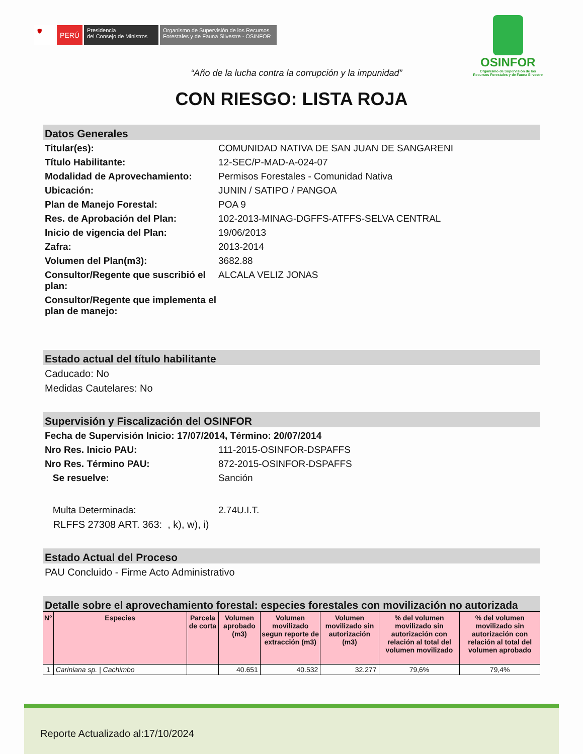🛡
PERÚ
Presidencia
del Consejo de Ministros
Organismo de Supervisión de los Recursos
Forestales y de Fauna Silvestre - OSINFOR
OSINFOR
Organismo de Supervisión de los
Recursos Forestales y de Fauna Silvestre
“Año de la lucha contra la corrupción y la impunidad”
CON RIESGO: LISTA ROJA
Datos Generales
Titular(es): COMUNIDAD NATIVA DE SAN JUAN DE SANGARENI
Título Habilitante: 12-SEC/P-MAD-A-024-07
Modalidad de Aprovechamiento: Permisos Forestales - Comunidad Nativa
Ubicación: JUNIN / SATIPO / PANGOA
Plan de Manejo Forestal: POA 9
Res. de Aprobación del Plan: 102-2013-MINAG-DGFFS-ATFFS-SELVA CENTRAL
Inicio de vigencia del Plan: 19/06/2013
Zafra: 2013-2014
Volumen del Plan(m3): 3682.88
Consultor/Regente que suscribió el plan: ALCALA VELIZ JONAS
Consultor/Regente que implementa el plan de manejo:
Estado actual del título habilitante
Caducado: No
Medidas Cautelares: No
Supervisión y Fiscalización del OSINFOR
Fecha de Supervisión Inicio: 17/07/2014, Término: 20/07/2014
Nro Res. Inicio PAU: 111-2015-OSINFOR-DSPAFFS
Nro Res. Término PAU: 872-2015-OSINFOR-DSPAFFS
Se resuelve: Sanción
Multa Determinada: 2.74U.I.T.
RLFFS 27308 ART. 363: , k), w), i)
Estado Actual del Proceso
PAU Concluido - Firme Acto Administrativo
Detalle sobre el aprovechamiento forestal: especies forestales con movilización no autorizada
| N° | Especies | Parcela de corta | Volumen aprobado (m3) | Volumen movilizado segun reporte de extracción (m3) | Volumen movilizado sin autorización (m3) | % del volumen movilizado sin autorización con relación al total del volumen movilizado | % del volumen movilizado sin autorización con relación al total del volumen aprobado |
| --- | --- | --- | --- | --- | --- | --- | --- |
| 1 | Cariniana sp. / Cachimbo | | 40.651 | 40.532 | 32.277 | 79,6% | 79,4% |
Reporte Actualizado al:17/10/2024